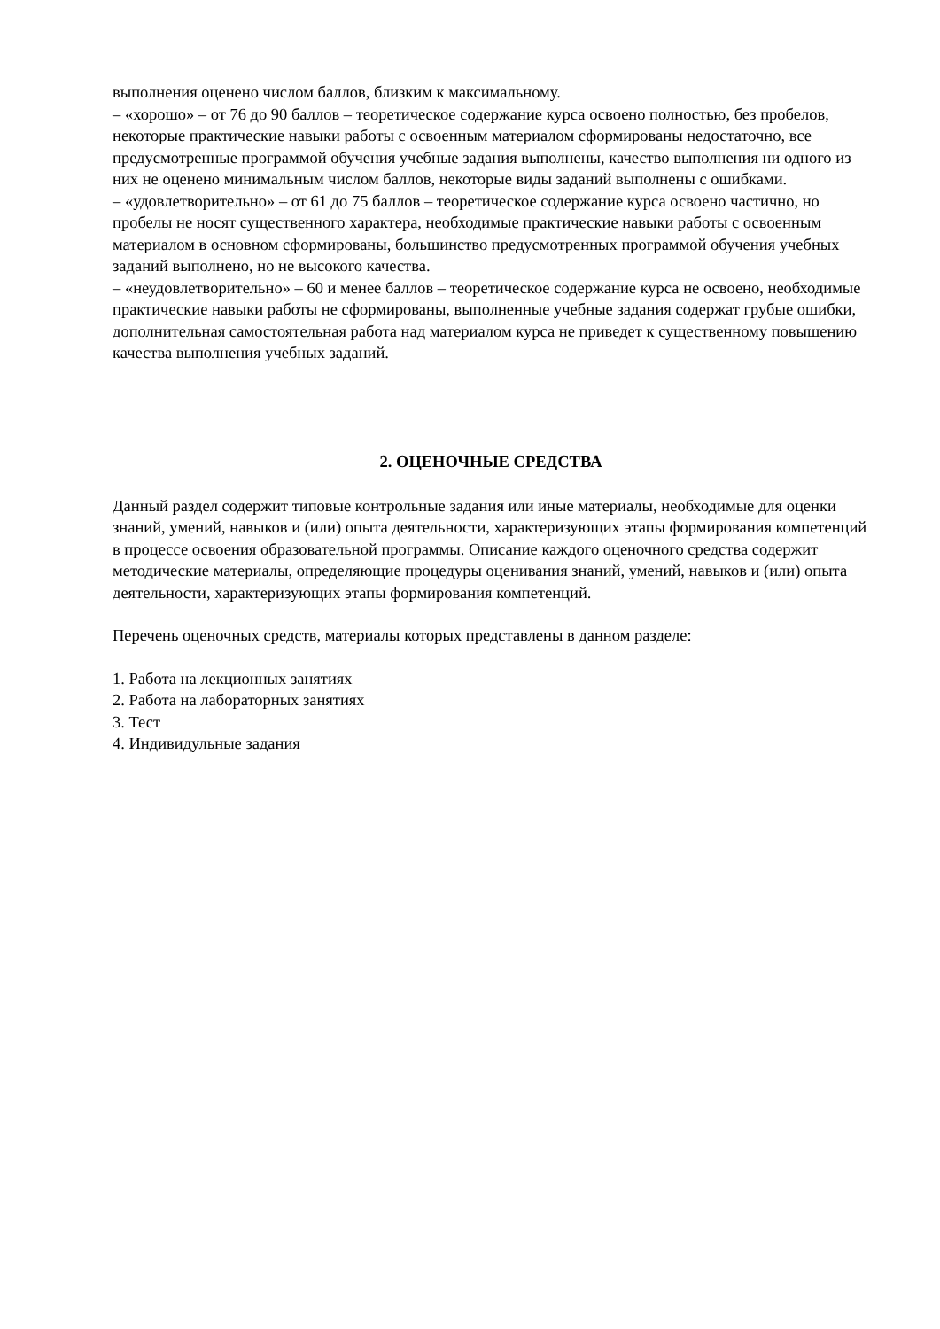выполнения оценено числом баллов, близким к максимальному.
– «хорошо» – от 76 до 90 баллов – теоретическое содержание курса освоено полностью, без пробелов, некоторые практические навыки работы с освоенным материалом сформированы недостаточно, все предусмотренные программой обучения учебные задания выполнены, качество выполнения ни одного из них не оценено минимальным числом баллов, некоторые виды заданий выполнены с ошибками.
– «удовлетворительно» – от 61 до 75 баллов – теоретическое содержание курса освоено частично, но пробелы не носят существенного характера, необходимые практические навыки работы с освоенным материалом в основном сформированы, большинство предусмотренных программой обучения учебных заданий выполнено, но не высокого качества.
– «неудовлетворительно» – 60 и менее баллов – теоретическое содержание курса не освоено, необходимые практические навыки работы не сформированы, выполненные учебные задания содержат грубые ошибки, дополнительная самостоятельная работа над материалом курса не приведет к существенному повышению качества выполнения учебных заданий.
2. ОЦЕНОЧНЫЕ СРЕДСТВА
Данный раздел содержит типовые контрольные задания или иные материалы, необходимые для оценки знаний, умений, навыков и (или) опыта деятельности, характеризующих этапы формирования компетенций в процессе освоения образовательной программы. Описание каждого оценочного средства содержит методические материалы, определяющие процедуры оценивания знаний, умений, навыков и (или) опыта деятельности, характеризующих этапы формирования компетенций.
Перечень оценочных средств, материалы которых представлены в данном разделе:
1. Работа на лекционных занятиях
2. Работа на лабораторных занятиях
3. Тест
4. Индивидульные задания